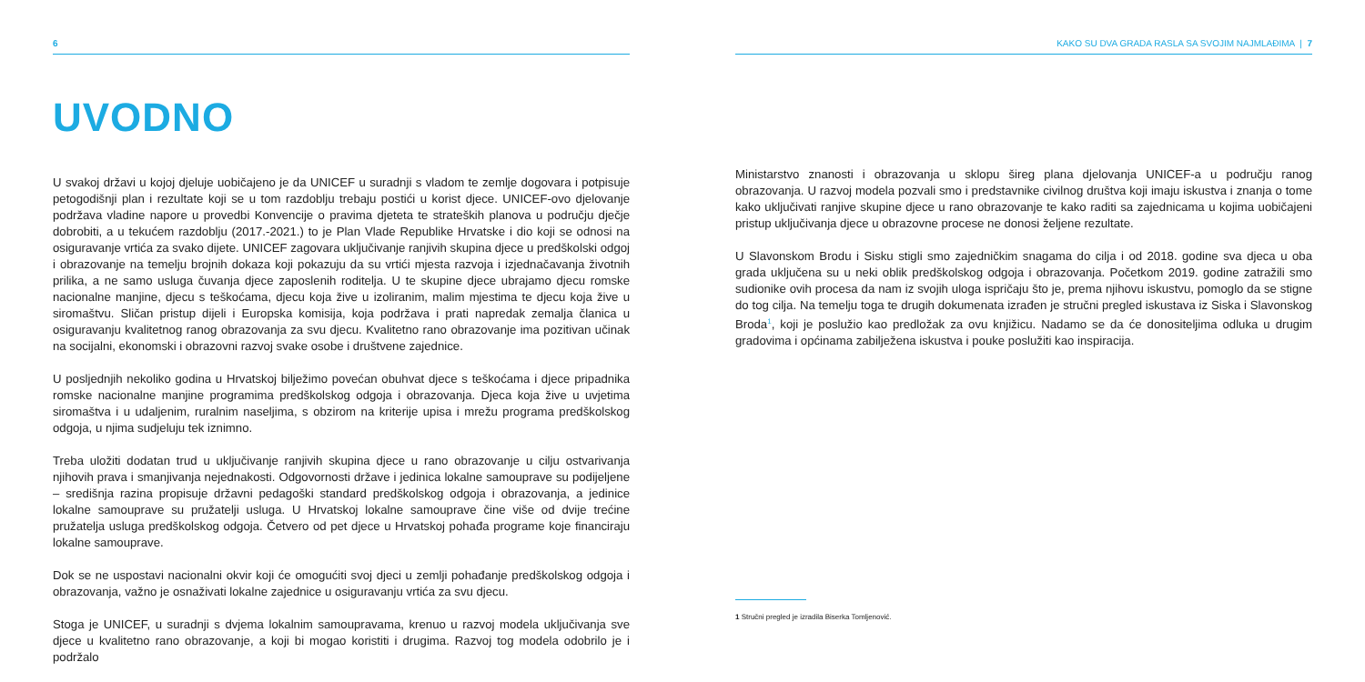6
UVODNO
U svakoj državi u kojoj djeluje uobičajeno je da UNICEF u suradnji s vladom te zemlje dogovara i potpisuje petogodišnji plan i rezultate koji se u tom razdoblju trebaju postići u korist djece. UNICEF-ovo djelovanje podržava vladine napore u provedbi Konvencije o pravima djeteta te strateških planova u području dječje dobrobiti, a u tekućem razdoblju (2017.-2021.) to je Plan Vlade Republike Hrvatske i dio koji se odnosi na osiguravanje vrtića za svako dijete. UNICEF zagovara uključivanje ranjivih skupina djece u predškolski odgoj i obrazovanje na temelju brojnih dokaza koji pokazuju da su vrtići mjesta razvoja i izjednačavanja životnih prilika, a ne samo usluga čuvanja djece zaposlenih roditelja. U te skupine djece ubrajamo djecu romske nacionalne manjine, djecu s teškoćama, djecu koja žive u izoliranim, malim mjestima te djecu koja žive u siromaštvu. Sličan pristup dijeli i Europska komisija, koja podržava i prati napredak zemalja članica u osiguravanju kvalitetnog ranog obrazovanja za svu djecu. Kvalitetno rano obrazovanje ima pozitivan učinak na socijalni, ekonomski i obrazovni razvoj svake osobe i društvene zajednice.
U posljednjih nekoliko godina u Hrvatskoj bilježimo povećan obuhvat djece s teškoćama i djece pripadnika romske nacionalne manjine programima predškolskog odgoja i obrazovanja. Djeca koja žive u uvjetima siromaštva i u udaljenim, ruralnim naseljima, s obzirom na kriterije upisa i mrežu programa predškolskog odgoja, u njima sudjeluju tek iznimno.
Treba uložiti dodatan trud u uključivanje ranjivih skupina djece u rano obrazovanje u cilju ostvarivanja njihovih prava i smanjivanja nejednakosti. Odgovornosti države i jedinica lokalne samouprave su podijeljene – središnja razina propisuje državni pedagoški standard predškolskog odgoja i obrazovanja, a jedinice lokalne samouprave su pružatelji usluga. U Hrvatskoj lokalne samouprave čine više od dvije trećine pružatelja usluga predškolskog odgoja. Četvero od pet djece u Hrvatskoj pohađa programe koje financiraju lokalne samouprave.
Dok se ne uspostavi nacionalni okvir koji će omogućiti svoj djeci u zemlji pohađanje predškolskog odgoja i obrazovanja, važno je osnaživati lokalne zajednice u osiguravanju vrtića za svu djecu.
Stoga je UNICEF, u suradnji s dvjema lokalnim samoupravama, krenuo u razvoj modela uključivanja sve djece u kvalitetno rano obrazovanje, a koji bi mogao koristiti i drugima. Razvoj tog modela odobrilo je i podržalo
KAKO SU DVA GRADA RASLA SA SVOJIM NAJMLAĐIMA | 7
Ministarstvo znanosti i obrazovanja u sklopu šireg plana djelovanja UNICEF-a u području ranog obrazovanja. U razvoj modela pozvali smo i predstavnike civilnog društva koji imaju iskustva i znanja o tome kako uključivati ranjive skupine djece u rano obrazovanje te kako raditi sa zajednicama u kojima uobičajeni pristup uključivanja djece u obrazovne procese ne donosi željene rezultate.
U Slavonskom Brodu i Sisku stigli smo zajedničkim snagama do cilja i od 2018. godine sva djeca u oba grada uključena su u neki oblik predškolskog odgoja i obrazovanja. Početkom 2019. godine zatražili smo sudionike ovih procesa da nam iz svojih uloga ispričaju što je, prema njihovu iskustvu, pomoglo da se stigne do tog cilja. Na temelju toga te drugih dokumenata izrađen je stručni pregled iskustava iz Siska i Slavonskog Broda<sup>1</sup>, koji je poslužio kao predložak za ovu knjižicu. Nadamo se da će donositeljima odluka u drugim gradovima i općinama zabilježena iskustva i pouke poslužiti kao inspiracija.
1 Stručni pregled je izradila Biserka Tomljenović.